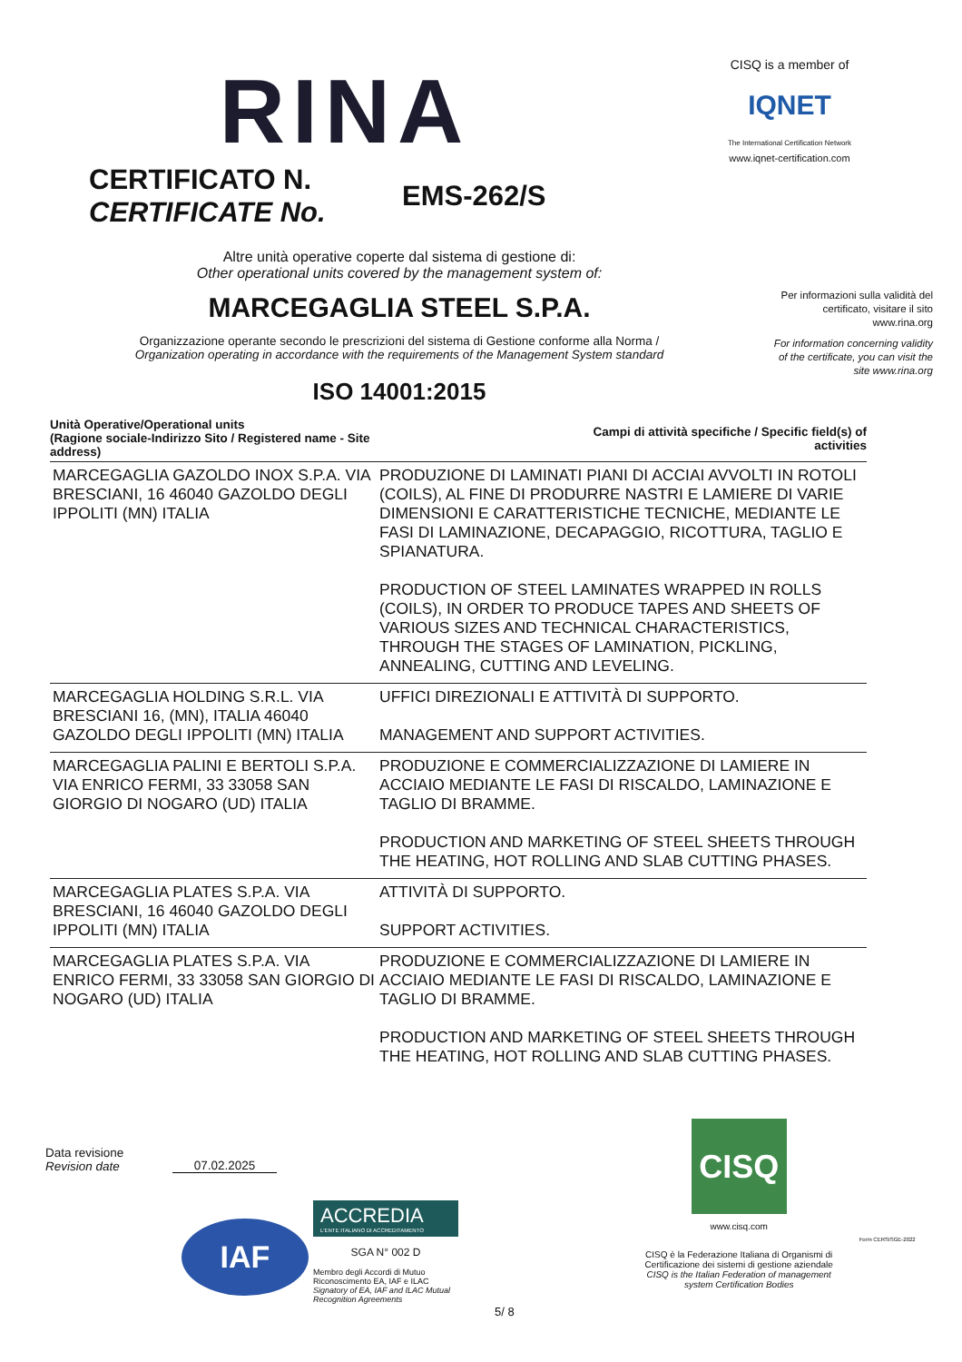RINA
CISQ is a member of
IQNET
The International Certification Network
www.iqnet-certification.com
CERTIFICATO N.
CERTIFICATE No.
EMS-262/S
Per informazioni sulla validità del certificato, visitare il sito www.rina.org
For information concerning validity of the certificate, you can visit the site www.rina.org
Altre unità operative coperte dal sistema di gestione di:
Other operational units covered by the management system of:
MARCEGAGLIA STEEL S.P.A.
Organizzazione operante secondo le prescrizioni del sistema di Gestione conforme alla Norma /
Organization operating in accordance with the requirements of the Management System standard
ISO 14001:2015
| Unità Operative/Operational units (Ragione sociale-Indirizzo Sito / Registered name - Site address) | Campi di attività specifiche / Specific field(s) of activities |
| --- | --- |
| MARCEGAGLIA GAZOLDO INOX S.P.A. VIA BRESCIANI, 16 46040 GAZOLDO DEGLI IPPOLITI (MN) ITALIA | PRODUZIONE DI LAMINATI PIANI DI ACCIAI AVVOLTI IN ROTOLI (COILS), AL FINE DI PRODURRE NASTRI E LAMIERE DI VARIE DIMENSIONI E CARATTERISTICHE TECNICHE, MEDIANTE LE FASI DI LAMINAZIONE, DECAPAGGIO, RICOTTURA, TAGLIO E SPIANATURA. PRODUCTION OF STEEL LAMINATES WRAPPED IN ROLLS (COILS), IN ORDER TO PRODUCE TAPES AND SHEETS OF VARIOUS SIZES AND TECHNICAL CHARACTERISTICS, THROUGH THE STAGES OF LAMINATION, PICKLING, ANNEALING, CUTTING AND LEVELING. |
| MARCEGAGLIA HOLDING S.R.L. VIA BRESCIANI 16, (MN), ITALIA 46040 GAZOLDO DEGLI IPPOLITI (MN) ITALIA | UFFICI DIREZIONALI E ATTIVITÀ DI SUPPORTO. MANAGEMENT AND SUPPORT ACTIVITIES. |
| MARCEGAGLIA PALINI E BERTOLI S.P.A. VIA ENRICO FERMI, 33 33058 SAN GIORGIO DI NOGARO (UD) ITALIA | PRODUZIONE E COMMERCIALIZZAZIONE DI LAMIERE IN ACCIAIO MEDIANTE LE FASI DI RISCALDO, LAMINAZIONE E TAGLIO DI BRAMME. PRODUCTION AND MARKETING OF STEEL SHEETS THROUGH THE HEATING, HOT ROLLING AND SLAB CUTTING PHASES. |
| MARCEGAGLIA PLATES S.P.A. VIA BRESCIANI, 16 46040 GAZOLDO DEGLI IPPOLITI (MN) ITALIA | ATTIVITÀ DI SUPPORTO. SUPPORT ACTIVITIES. |
| MARCEGAGLIA PLATES S.P.A. VIA ENRICO FERMI, 33 33058 SAN GIORGIO DI NOGARO (UD) ITALIA | PRODUZIONE E COMMERCIALIZZAZIONE DI LAMIERE IN ACCIAIO MEDIANTE LE FASI DI RISCALDO, LAMINAZIONE E TAGLIO DI BRAMME. PRODUCTION AND MARKETING OF STEEL SHEETS THROUGH THE HEATING, HOT ROLLING AND SLAB CUTTING PHASES. |
Data revisione
Revision date
07.02.2025
IAF
ACCREDIA
L'ENTE ITALIANO DI ACCREDITAMENTO
SGA N° 002 D
Membro degli Accordi di Mutuo Riconoscimento EA, IAF e ILAC
Signatory of EA, IAF and ILAC Mutual Recognition Agreements
5/ 8
CISQ
www.cisq.com
CISQ è la Federazione Italiana di Organismi di Certificazione dei sistemi di gestione aziendale
CISQ is the Italian Federation of management system Certification Bodies
Form CERSISGE-2022